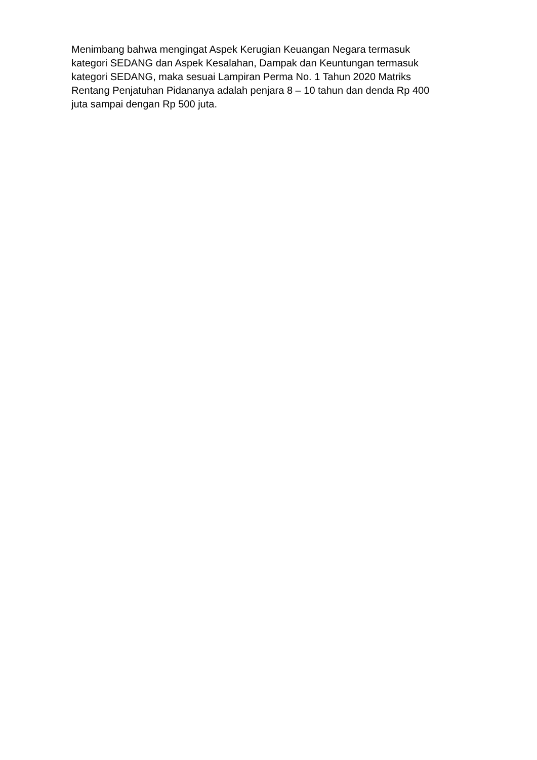Menimbang bahwa mengingat Aspek Kerugian Keuangan Negara termasuk
kategori SEDANG dan Aspek Kesalahan, Dampak dan Keuntungan termasuk
kategori SEDANG, maka sesuai Lampiran Perma No. 1 Tahun 2020 Matriks
Rentang Penjatuhan Pidananya adalah penjara 8 – 10 tahun dan denda Rp 400
juta sampai dengan Rp 500 juta.